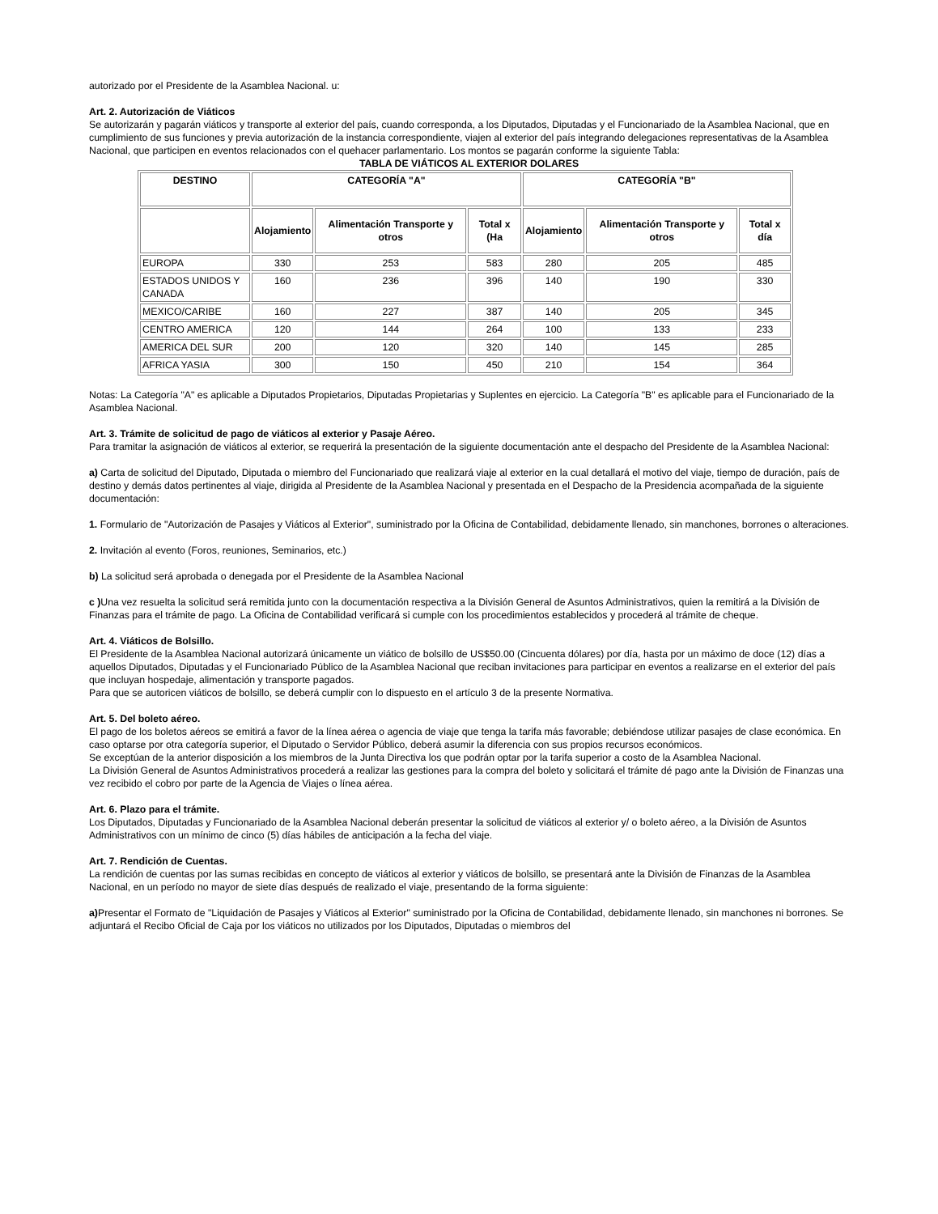autorizado por el Presidente de la Asamblea Nacional. u:
Art. 2. Autorización de Viáticos
Se autorizarán y pagarán viáticos y transporte al exterior del país, cuando corresponda, a los Diputados, Diputadas y el Funcionariado de la Asamblea Nacional, que en cumplimiento de sus funciones y previa autorización de la instancia correspondiente, viajen al exterior del país integrando delegaciones representativas de la Asamblea Nacional, que participen en eventos relacionados con el quehacer parlamentario. Los montos se pagarán conforme la siguiente Tabla:
TABLA DE VIÁTICOS AL EXTERIOR DOLARES
| DESTINO | CATEGORÍA "A" | | | CATEGORÍA "B" | | |
| --- | --- | --- | --- | --- | --- | --- |
| | Alojamiento | Alimentación Transporte y otros | Total x (Ha | Alojamiento | Alimentación Transporte y otros | Total x día |
| EUROPA | 330 | 253 | 583 | 280 | 205 | 485 |
| ESTADOS UNIDOS Y CANADA | 160 | 236 | 396 | 140 | 190 | 330 |
| MEXICO/CARIBE | 160 | 227 | 387 | 140 | 205 | 345 |
| CENTRO AMERICA | 120 | 144 | 264 | 100 | 133 | 233 |
| AMERICA DEL SUR | 200 | 120 | 320 | 140 | 145 | 285 |
| AFRICA YASIA | 300 | 150 | 450 | 210 | 154 | 364 |
Notas: La Categoría "A" es aplicable a Diputados Propietarios, Diputadas Propietarias y Suplentes en ejercicio. La Categoría "B" es aplicable para el Funcionariado de la Asamblea Nacional.
Art. 3. Trámite de solicitud de pago de viáticos al exterior y Pasaje Aéreo.
Para tramitar la asignación de viáticos al exterior, se requerirá la presentación de la siguiente documentación ante el despacho del Presidente de la Asamblea Nacional:
a) Carta de solicitud del Diputado, Diputada o miembro del Funcionariado que realizará viaje al exterior en la cual detallará el motivo del viaje, tiempo de duración, país de destino y demás datos pertinentes al viaje, dirigida al Presidente de la Asamblea Nacional y presentada en el Despacho de la Presidencia acompañada de la siguiente documentación:
1. Formulario de "Autorización de Pasajes y Viáticos al Exterior", suministrado por la Oficina de Contabilidad, debidamente llenado, sin manchones, borrones o alteraciones.
2. Invitación al evento (Foros, reuniones, Seminarios, etc.)
b) La solicitud será aprobada o denegada por el Presidente de la Asamblea Nacional
c ) Una vez resuelta la solicitud será remitida junto con la documentación respectiva a la División General de Asuntos Administrativos, quien la remitirá a la División de Finanzas para el trámite de pago. La Oficina de Contabilidad verificará si cumple con los procedimientos establecidos y procederá al trámite de cheque.
Art. 4. Viáticos de Bolsillo.
El Presidente de la Asamblea Nacional autorizará únicamente un viático de bolsillo de US$50.00 (Cincuenta dólares) por día, hasta por un máximo de doce (12) días a aquellos Diputados, Diputadas y el Funcionariado Público de la Asamblea Nacional que reciban invitaciones para participar en eventos a realizarse en el exterior del país que incluyan hospedaje, alimentación y transporte pagados.
Para que se autoricen viáticos de bolsillo, se deberá cumplir con lo dispuesto en el artículo 3 de la presente Normativa.
Art. 5. Del boleto aéreo.
El pago de los boletos aéreos se emitirá a favor de la línea aérea o agencia de viaje que tenga la tarifa más favorable; debiéndose utilizar pasajes de clase económica. En caso optarse por otra categoría superior, el Diputado o Servidor Público, deberá asumir la diferencia con sus propios recursos económicos.
Se exceptúan de la anterior disposición a los miembros de la Junta Directiva los que podrán optar por la tarifa superior a costo de la Asamblea Nacional.
La División General de Asuntos Administrativos procederá a realizar las gestiones para la compra del boleto y solicitará el trámite dé pago ante la División de Finanzas una vez recibido el cobro por parte de la Agencia de Viajes o línea aérea.
Art. 6. Plazo para el trámite.
Los Diputados, Diputadas y Funcionariado de la Asamblea Nacional deberán presentar la solicitud de viáticos al exterior y/ o boleto aéreo, a la División de Asuntos Administrativos con un mínimo de cinco (5) días hábiles de anticipación a la fecha del viaje.
Art. 7. Rendición de Cuentas.
La rendición de cuentas por las sumas recibidas en concepto de viáticos al exterior y viáticos de bolsillo, se presentará ante la División de Finanzas de la Asamblea Nacional, en un período no mayor de siete días después de realizado el viaje, presentando de la forma siguiente:
a) Presentar el Formato de "Liquidación de Pasajes y Viáticos al Exterior" suministrado por la Oficina de Contabilidad, debidamente llenado, sin manchones ni borrones. Se adjuntará el Recibo Oficial de Caja por los viáticos no utilizados por los Diputados, Diputadas o miembros del